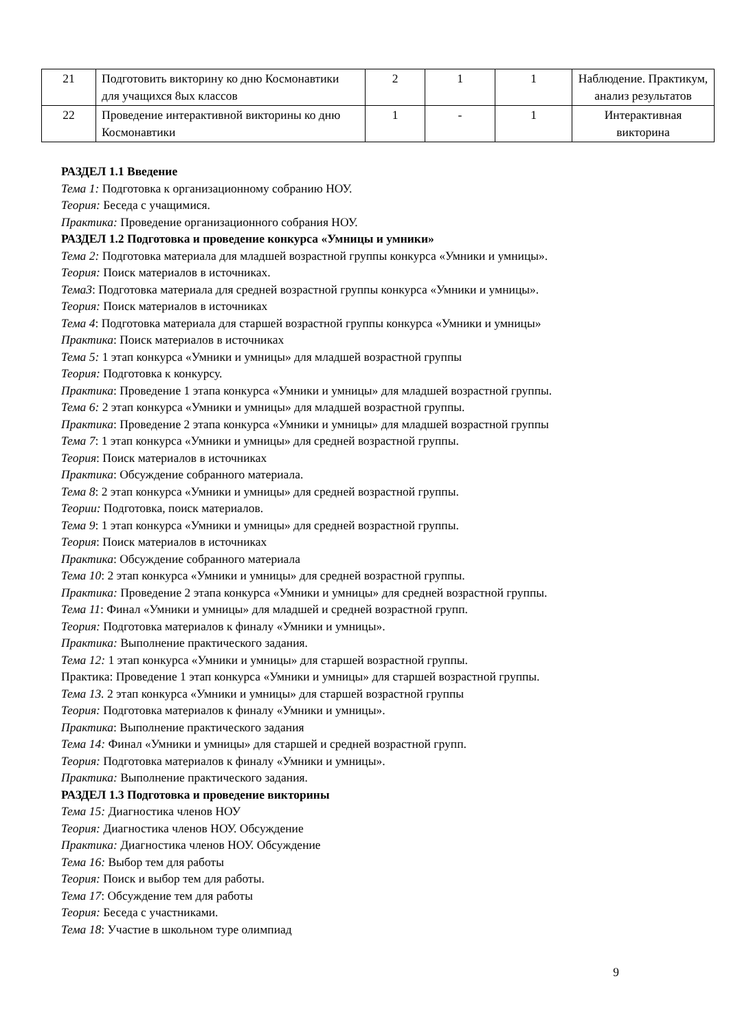| 21 | Подготовить викторину ко дню Космонавтики для учащихся 8ых классов | 2 | 1 | 1 | Наблюдение. Практикум, анализ результатов |
| 22 | Проведение интерактивной викторины ко дню Космонавтики | 1 | - | 1 | Интерактивная викторина |
РАЗДЕЛ 1.1 Введение
Тема 1: Подготовка к организационному собранию НОУ.
Теория: Беседа с учащимися.
Практика: Проведение организационного собрания НОУ.
РАЗДЕЛ 1.2 Подготовка и проведение конкурса «Умницы и умники»
Тема 2: Подготовка материала для младшей возрастной группы конкурса «Умники и умницы».
Теория: Поиск материалов в источниках.
Тема3: Подготовка материала для средней возрастной группы конкурса «Умники и умницы».
Теория: Поиск материалов в источниках
Тема 4: Подготовка материала для старшей возрастной группы конкурса «Умники и умницы»
Практика: Поиск материалов в источниках
Тема 5: 1 этап конкурса «Умники и умницы» для младшей возрастной группы
Теория: Подготовка к конкурсу.
Практика: Проведение 1 этапа конкурса «Умники и умницы» для младшей возрастной группы.
Тема 6: 2 этап конкурса «Умники и умницы» для младшей возрастной группы.
Практика: Проведение 2 этапа конкурса «Умники и умницы» для младшей возрастной группы
Тема 7: 1 этап конкурса «Умники и умницы» для средней возрастной группы.
Теория: Поиск материалов в источниках
Практика: Обсуждение собранного материала.
Тема 8: 2 этап конкурса «Умники и умницы» для средней возрастной группы.
Теории: Подготовка, поиск материалов.
Тема 9: 1 этап конкурса «Умники и умницы» для средней возрастной группы.
Теория: Поиск материалов в источниках
Практика: Обсуждение собранного материала
Тема 10: 2 этап конкурса «Умники и умницы» для средней возрастной группы.
Практика: Проведение 2 этапа конкурса «Умники и умницы» для средней возрастной группы.
Тема 11: Финал «Умники и умницы» для младшей и средней возрастной групп.
Теория: Подготовка материалов к финалу «Умники и умницы».
Практика: Выполнение практического задания.
Тема 12: 1 этап конкурса «Умники и умницы» для старшей возрастной группы.
Практика: Проведение 1 этап конкурса «Умники и умницы» для старшей возрастной группы.
Тема 13. 2 этап конкурса «Умники и умницы» для старшей возрастной группы
Теория: Подготовка материалов к финалу «Умники и умницы».
Практика: Выполнение практического задания
Тема 14: Финал «Умники и умницы» для старшей и средней возрастной групп.
Теория: Подготовка материалов к финалу «Умники и умницы».
Практика: Выполнение практического задания.
РАЗДЕЛ 1.3 Подготовка и проведение викторины
Тема 15: Диагностика членов НОУ
Теория: Диагностика членов НОУ. Обсуждение
Практика: Диагностика членов НОУ. Обсуждение
Тема 16: Выбор тем для работы
Теория: Поиск и выбор тем для работы.
Тема 17: Обсуждение тем для работы
Теория: Беседа с участниками.
Тема 18: Участие в школьном туре олимпиад
9